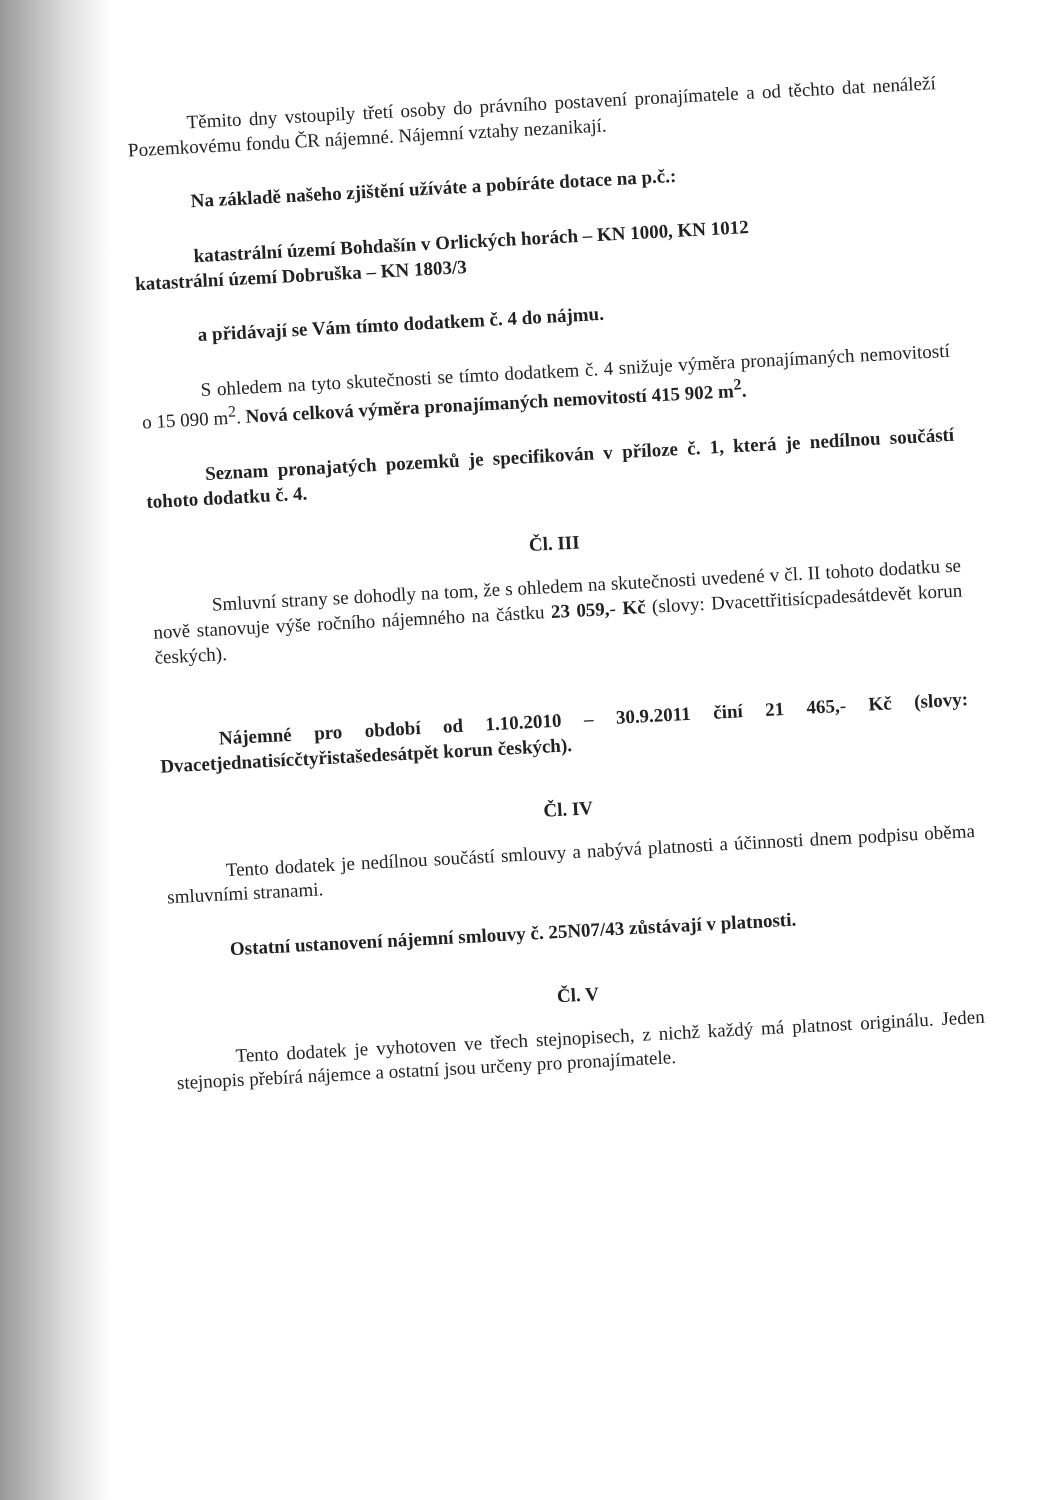Těmito dny vstoupily třetí osoby do právního postavení pronajímatele a od těchto dat nenáleží Pozemkovému fondu ČR nájemné. Nájemní vztahy nezanikají.
Na základě našeho zjištění užíváte a pobíráte dotace na p.č.:
katastrální území Bohdašín v Orlických horách – KN 1000, KN 1012
katastrální území Dobruška – KN 1803/3
a přidávají se Vám tímto dodatkem č. 4 do nájmu.
S ohledem na tyto skutečnosti se tímto dodatkem č. 4 snižuje výměra pronajímaných nemovitostí o 15 090 m<sup>2</sup>. Nová celková výměra pronajímaných nemovitostí 415 902 m<sup>2</sup>.
Seznam pronajatých pozemků je specifikován v příloze č. 1, která je nedílnou součástí tohoto dodatku č. 4.
Čl. III
Smluvní strany se dohodly na tom, že s ohledem na skutečnosti uvedené v čl. II tohoto dodatku se nově stanovuje výše ročního nájemného na částku 23 059,- Kč (slovy: Dvacettřitisícpadesátdevět korun českých).
Nájemné pro období od 1.10.2010 – 30.9.2011 činí 21 465,- Kč (slovy: Dvacetjednatisícčtyřistašedesátpět korun českých).
Čl. IV
Tento dodatek je nedílnou součástí smlouvy a nabývá platnosti a účinnosti dnem podpisu oběma smluvními stranami.
Ostatní ustanovení nájemní smlouvy č. 25N07/43 zůstávají v platnosti.
Čl. V
Tento dodatek je vyhotoven ve třech stejnopisech, z nichž každý má platnost originálu. Jeden stejnopis přebírá nájemce a ostatní jsou určeny pro pronajímatele.